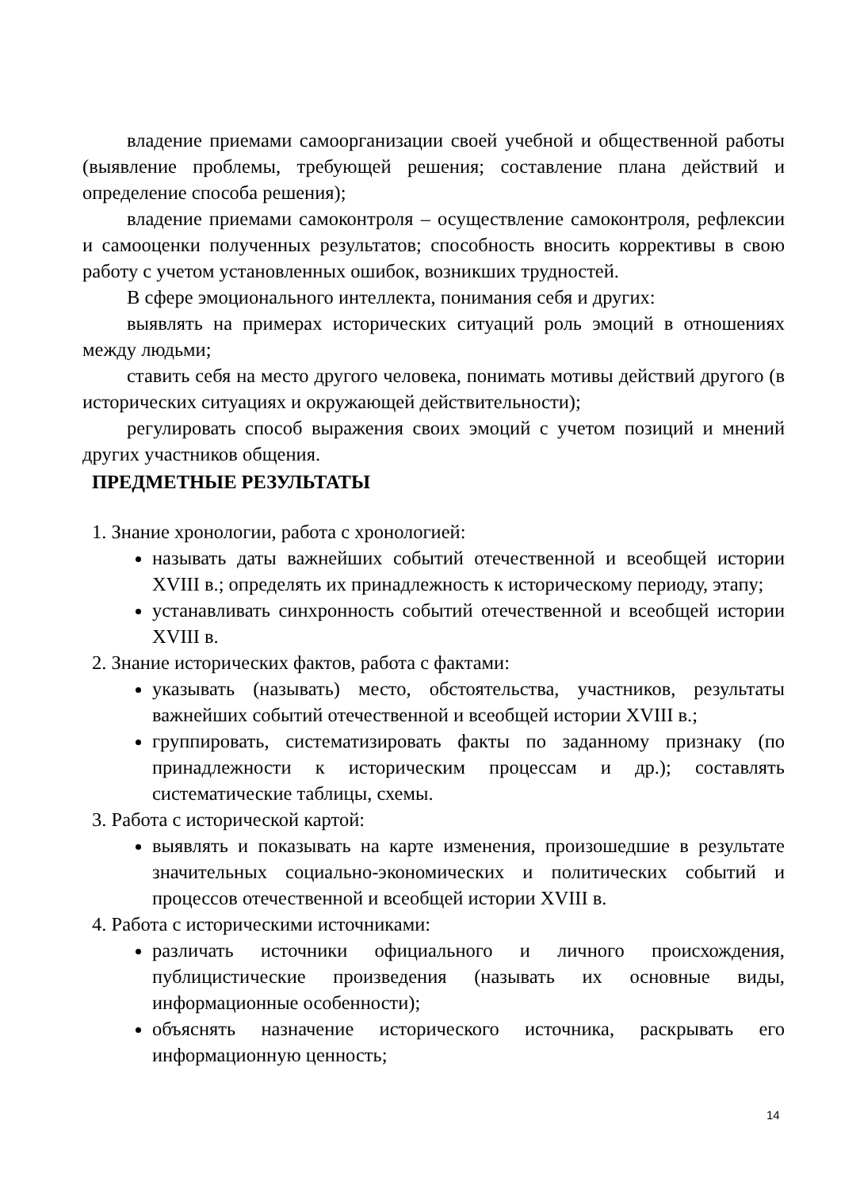владение приемами самоорганизации своей учебной и общественной работы (выявление проблемы, требующей решения; составление плана действий и определение способа решения);
владение приемами самоконтроля – осуществление самоконтроля, рефлексии и самооценки полученных результатов; способность вносить коррективы в свою работу с учетом установленных ошибок, возникших трудностей.
В сфере эмоционального интеллекта, понимания себя и других:
выявлять на примерах исторических ситуаций роль эмоций в отношениях между людьми;
ставить себя на место другого человека, понимать мотивы действий другого (в исторических ситуациях и окружающей действительности);
регулировать способ выражения своих эмоций с учетом позиций и мнений других участников общения.
ПРЕДМЕТНЫЕ РЕЗУЛЬТАТЫ
1. Знание хронологии, работа с хронологией:
называть даты важнейших событий отечественной и всеобщей истории XVIII в.; определять их принадлежность к историческому периоду, этапу;
устанавливать синхронность событий отечественной и всеобщей истории XVIII в.
2. Знание исторических фактов, работа с фактами:
указывать (называть) место, обстоятельства, участников, результаты важнейших событий отечественной и всеобщей истории XVIII в.;
группировать, систематизировать факты по заданному признаку (по принадлежности к историческим процессам и др.); составлять систематические таблицы, схемы.
3. Работа с исторической картой:
выявлять и показывать на карте изменения, произошедшие в результате значительных социально-экономических и политических событий и процессов отечественной и всеобщей истории XVIII в.
4. Работа с историческими источниками:
различать источники официального и личного происхождения, публицистические произведения (называть их основные виды, информационные особенности);
объяснять назначение исторического источника, раскрывать его информационную ценность;
14